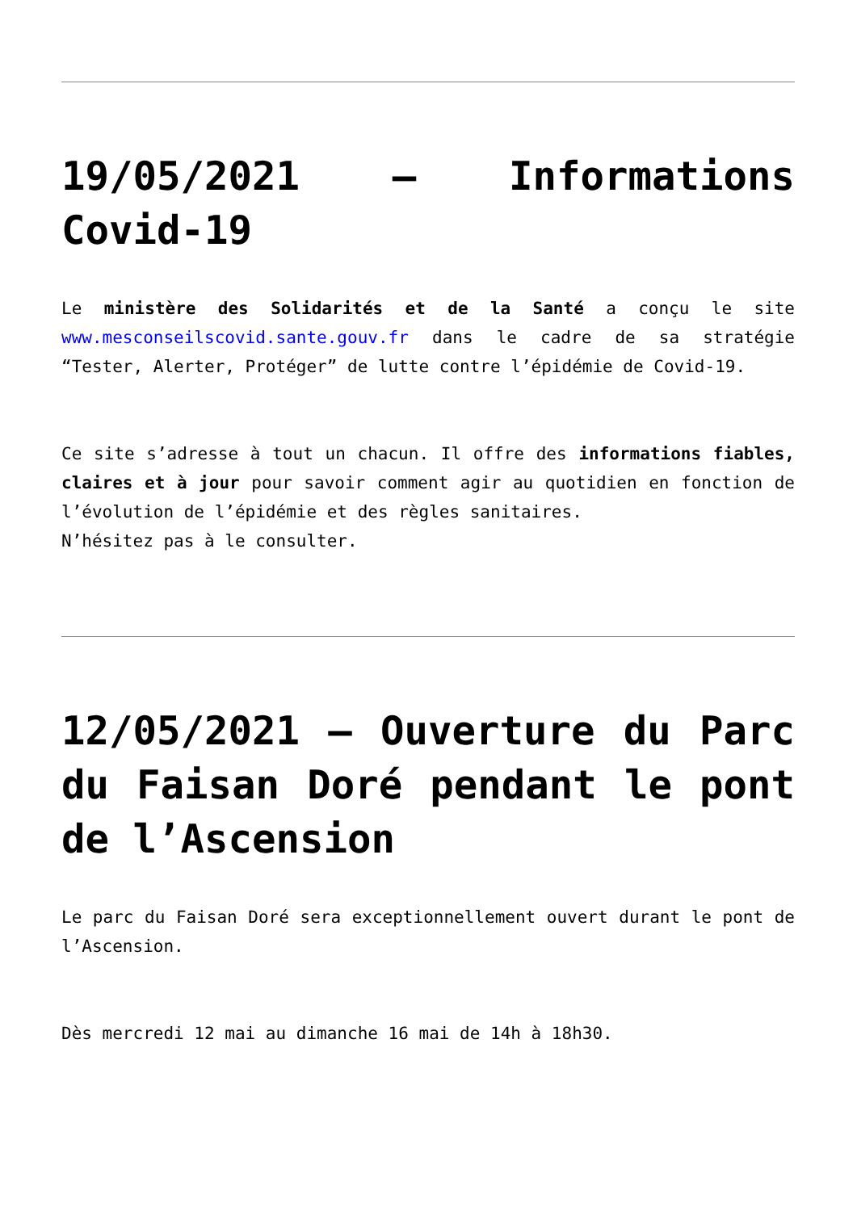19/05/2021 – Informations Covid-19
Le ministère des Solidarités et de la Santé a conçu le site www.mesconseilscovid.sante.gouv.fr dans le cadre de sa stratégie “Tester, Alerter, Protéger” de lutte contre l’épidémie de Covid-19.
Ce site s’adresse à tout un chacun. Il offre des informations fiables, claires et à jour pour savoir comment agir au quotidien en fonction de l’évolution de l’épidémie et des règles sanitaires.
N’hésitez pas à le consulter.
12/05/2021 – Ouverture du Parc du Faisan Doré pendant le pont de l’Ascension
Le parc du Faisan Doré sera exceptionnellement ouvert durant le pont de l’Ascension.
Dès mercredi 12 mai au dimanche 16 mai de 14h à 18h30.